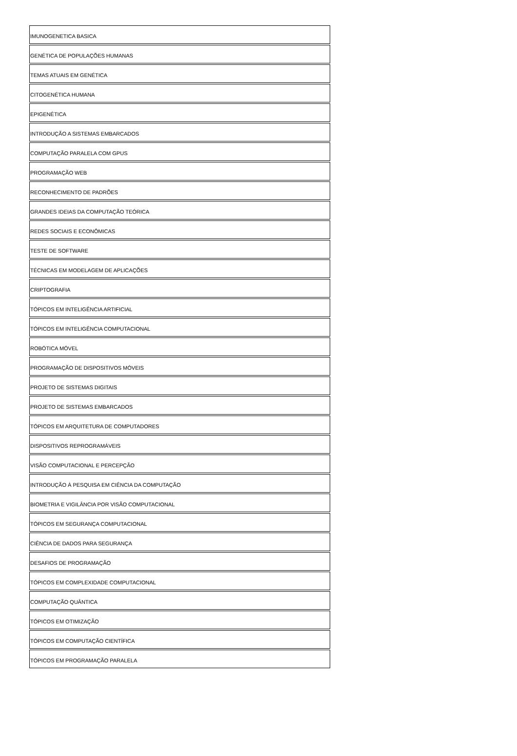| IMUNOGENETICA BASICA |
| GENÉTICA DE POPULAÇÕES HUMANAS |
| TEMAS ATUAIS EM GENÉTICA |
| CITOGENÉTICA HUMANA |
| EPIGENÉTICA |
| INTRODUÇÃO A SISTEMAS EMBARCADOS |
| COMPUTAÇÃO PARALELA COM GPUS |
| PROGRAMAÇÃO WEB |
| RECONHECIMENTO DE PADRÕES |
| GRANDES IDEIAS DA COMPUTAÇÃO TEÓRICA |
| REDES SOCIAIS E ECONÔMICAS |
| TESTE DE SOFTWARE |
| TÉCNICAS EM MODELAGEM DE APLICAÇÕES |
| CRIPTOGRAFIA |
| TÓPICOS EM INTELIGÊNCIA ARTIFICIAL |
| TÓPICOS EM INTELIGÊNCIA COMPUTACIONAL |
| ROBÓTICA MÓVEL |
| PROGRAMAÇÃO DE DISPOSITIVOS MÓVEIS |
| PROJETO DE SISTEMAS DIGITAIS |
| PROJETO DE SISTEMAS EMBARCADOS |
| TÓPICOS EM ARQUITETURA DE COMPUTADORES |
| DISPOSITIVOS REPROGRAMÁVEIS |
| VISÃO COMPUTACIONAL E PERCEPÇÃO |
| INTRODUÇÃO À PESQUISA EM CIÊNCIA DA COMPUTAÇÃO |
| BIOMETRIA E VIGILÂNCIA POR VISÃO COMPUTACIONAL |
| TÓPICOS EM SEGURANÇA COMPUTACIONAL |
| CIÊNCIA DE DADOS PARA SEGURANÇA |
| DESAFIOS DE PROGRAMAÇÃO |
| TÓPICOS EM COMPLEXIDADE COMPUTACIONAL |
| COMPUTAÇÃO QUÂNTICA |
| TÓPICOS EM OTIMIZAÇÃO |
| TÓPICOS EM COMPUTAÇÃO CIENTÍFICA |
| TÓPICOS EM PROGRAMAÇÃO PARALELA |